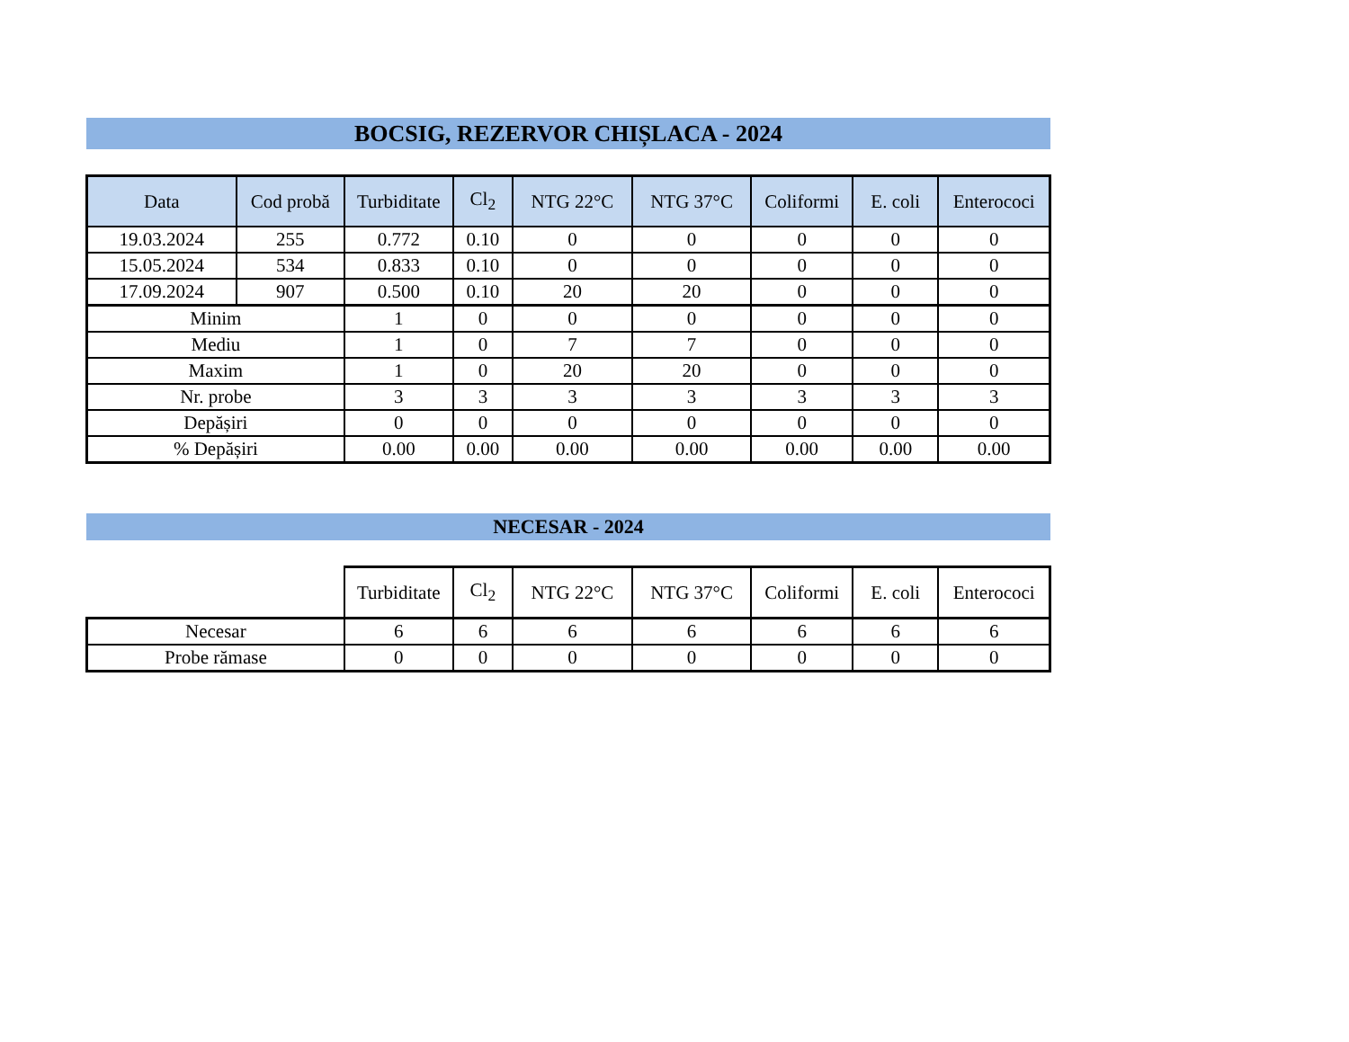BOCSIG, REZERVOR CHIȘLACA - 2024
| Data | Cod probă | Turbiditate | Cl<sub>2</sub> | NTG 22°C | NTG 37°C | Coliformi | E. coli | Enterococi |
| --- | --- | --- | --- | --- | --- | --- | --- | --- |
| 19.03.2024 | 255 | 0.772 | 0.10 | 0 | 0 | 0 | 0 | 0 |
| 15.05.2024 | 534 | 0.833 | 0.10 | 0 | 0 | 0 | 0 | 0 |
| 17.09.2024 | 907 | 0.500 | 0.10 | 20 | 20 | 0 | 0 | 0 |
| Minim | | 1 | 0 | 0 | 0 | 0 | 0 | 0 |
| Mediu | | 1 | 0 | 7 | 7 | 0 | 0 | 0 |
| Maxim | | 1 | 0 | 20 | 20 | 0 | 0 | 0 |
| Nr. probe | | 3 | 3 | 3 | 3 | 3 | 3 | 3 |
| Depășiri | | 0 | 0 | 0 | 0 | 0 | 0 | 0 |
| % Depășiri | | 0.00 | 0.00 | 0.00 | 0.00 | 0.00 | 0.00 | 0.00 |
NECESAR - 2024
| | Turbiditate | Cl<sub>2</sub> | NTG 22°C | NTG 37°C | Coliformi | E. coli | Enterococi |
| Necesar | 6 | 6 | 6 | 6 | 6 | 6 | 6 |
| Probe rămase | 0 | 0 | 0 | 0 | 0 | 0 | 0 |